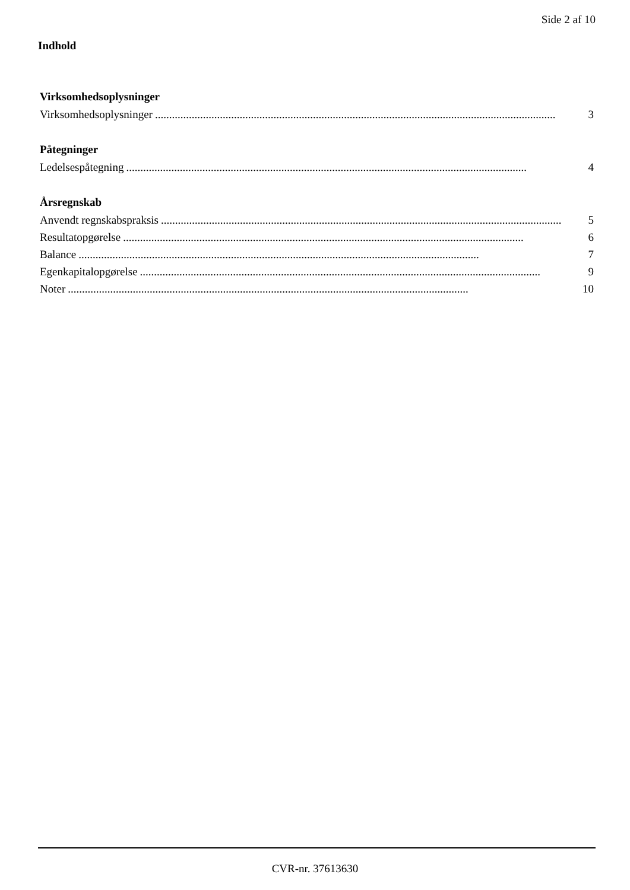Side 2 af 10
Indhold
Virksomhedsoplysninger
Virksomhedsoplysninger.............................................................................................................................................. 3
Påtegninger
Ledelsespåtegning.............................................................................................................................................. 4
Årsregnskab
Anvendt regnskabspraksis.............................................................................................................................................. 5
Resultatopgørelse.............................................................................................................................................. 6
Balance.............................................................................................................................................. 7
Egenkapitalopgørelse.............................................................................................................................................. 9
Noter.............................................................................................................................................. 10
CVR-nr. 37613630